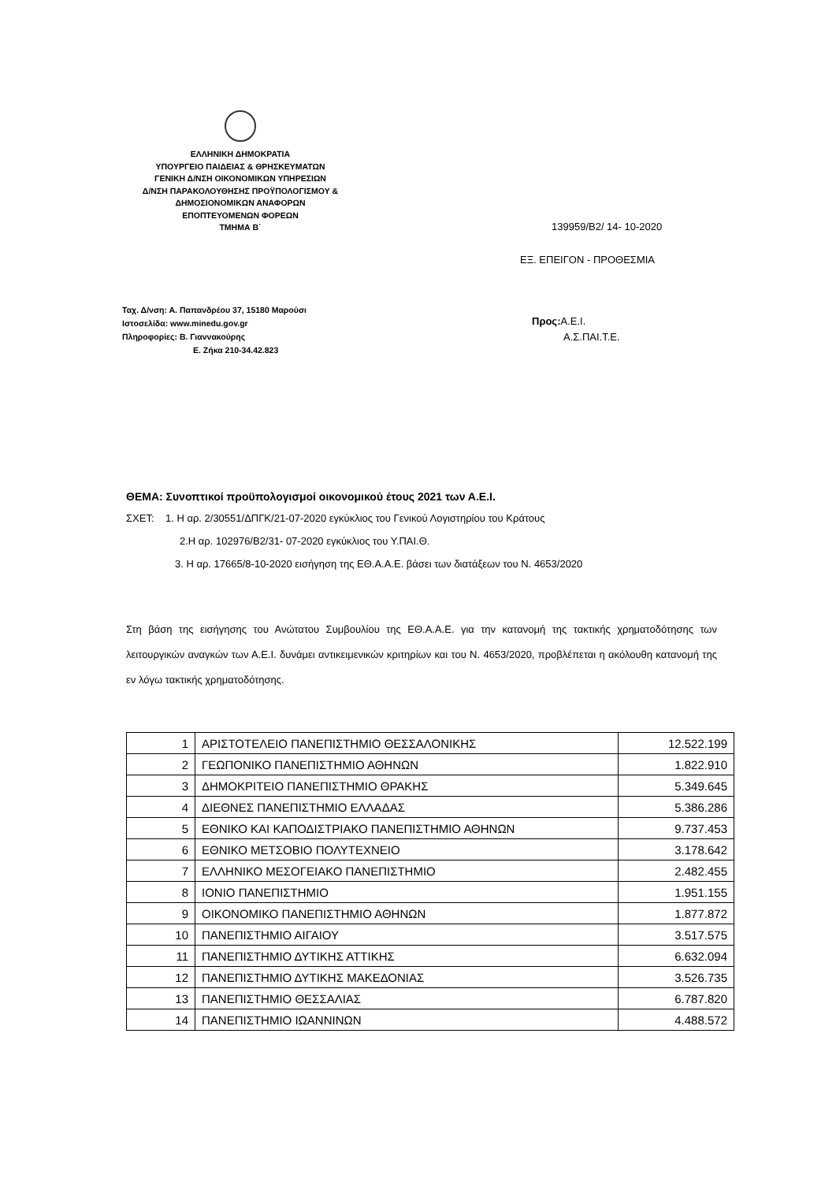ΕΛΛΗΝΙΚΗ ΔΗΜΟΚΡΑΤΙΑ
ΥΠΟΥΡΓΕΙΟ ΠΑΙΔΕΙΑΣ & ΘΡΗΣΚΕΥΜΑΤΩΝ
ΓΕΝΙΚΗ Δ/ΝΣΗ ΟΙΚΟΝΟΜΙΚΩΝ ΥΠΗΡΕΣΙΩΝ
Δ/ΝΣΗ ΠΑΡΑΚΟΛΟΥΘΗΣΗΣ ΠΡΟΫΠΟΛΟΓΙΣΜΟΥ &
ΔΗΜΟΣΙΟΝΟΜΙΚΩΝ ΑΝΑΦΟΡΩΝ
ΕΠΟΠΤΕΥΟΜΕΝΩΝ ΦΟΡΕΩΝ
ΤΜΗΜΑ Β΄
139959/Β2/ 14- 10-2020
ΕΞ. ΕΠΕΙΓΟΝ - ΠΡΟΘΕΣΜΙΑ
Ταχ. Δ/νση: Α. Παπανδρέου 37, 15180 Μαρούσι
Ιστοσελίδα: www.minedu.gov.gr
Πληροφορίες: Β. Γιαννακούρης
Ε. Ζήκα 210-34.42.823
Προς: Α.Ε.Ι.
Α.Σ.ΠΑΙ.Τ.Ε.
ΘΕΜΑ: Συνοπτικοί προϋπολογισμοί οικονομικού έτους 2021 των Α.Ε.Ι.
ΣΧΕΤ: 1. Η αρ. 2/30551/ΔΠΓΚ/21-07-2020 εγκύκλιος του Γενικού Λογιστηρίου του Κράτους
2.Η αρ. 102976/Β2/31- 07-2020 εγκύκλιος του Υ.ΠΑΙ.Θ.
3. Η αρ. 17665/8-10-2020 εισήγηση της ΕΘ.Α.Α.Ε. βάσει των διατάξεων του Ν. 4653/2020
Στη βάση της εισήγησης του Ανώτατου Συμβουλίου της ΕΘ.Α.Α.Ε. για την κατανομή της τακτικής χρηματοδότησης των λειτουργικών αναγκών των Α.Ε.Ι. δυνάμει αντικειμενικών κριτηρίων και του Ν. 4653/2020, προβλέπεται η ακόλουθη κατανομή της εν λόγω τακτικής χρηματοδότησης.
| 1 | ΑΡΙΣΤΟΤΕΛΕΙΟ ΠΑΝΕΠΙΣΤΗΜΙΟ ΘΕΣΣΑΛΟΝΙΚΗΣ | 12.522.199 |
| 2 | ΓΕΩΠΟΝΙΚΟ ΠΑΝΕΠΙΣΤΗΜΙΟ ΑΘΗΝΩΝ | 1.822.910 |
| 3 | ΔΗΜΟΚΡΙΤΕΙΟ ΠΑΝΕΠΙΣΤΗΜΙΟ ΘΡΑΚΗΣ | 5.349.645 |
| 4 | ΔΙΕΘΝΕΣ ΠΑΝΕΠΙΣΤΗΜΙΟ ΕΛΛΑΔΑΣ | 5.386.286 |
| 5 | ΕΘΝΙΚΟ ΚΑΙ ΚΑΠΟΔΙΣΤΡΙΑΚΟ ΠΑΝΕΠΙΣΤΗΜΙΟ ΑΘΗΝΩΝ | 9.737.453 |
| 6 | ΕΘΝΙΚΟ ΜΕΤΣΟΒΙΟ ΠΟΛΥΤΕΧΝΕΙΟ | 3.178.642 |
| 7 | ΕΛΛΗΝΙΚΟ ΜΕΣΟΓΕΙΑΚΟ ΠΑΝΕΠΙΣΤΗΜΙΟ | 2.482.455 |
| 8 | ΙΟΝΙΟ ΠΑΝΕΠΙΣΤΗΜΙΟ | 1.951.155 |
| 9 | ΟΙΚΟΝΟΜΙΚΟ ΠΑΝΕΠΙΣΤΗΜΙΟ ΑΘΗΝΩΝ | 1.877.872 |
| 10 | ΠΑΝΕΠΙΣΤΗΜΙΟ ΑΙΓΑΙΟΥ | 3.517.575 |
| 11 | ΠΑΝΕΠΙΣΤΗΜΙΟ ΔΥΤΙΚΗΣ ΑΤΤΙΚΗΣ | 6.632.094 |
| 12 | ΠΑΝΕΠΙΣΤΗΜΙΟ ΔΥΤΙΚΗΣ ΜΑΚΕΔΟΝΙΑΣ | 3.526.735 |
| 13 | ΠΑΝΕΠΙΣΤΗΜΙΟ ΘΕΣΣΑΛΙΑΣ | 6.787.820 |
| 14 | ΠΑΝΕΠΙΣΤΗΜΙΟ ΙΩΑΝΝΙΝΩΝ | 4.488.572 |